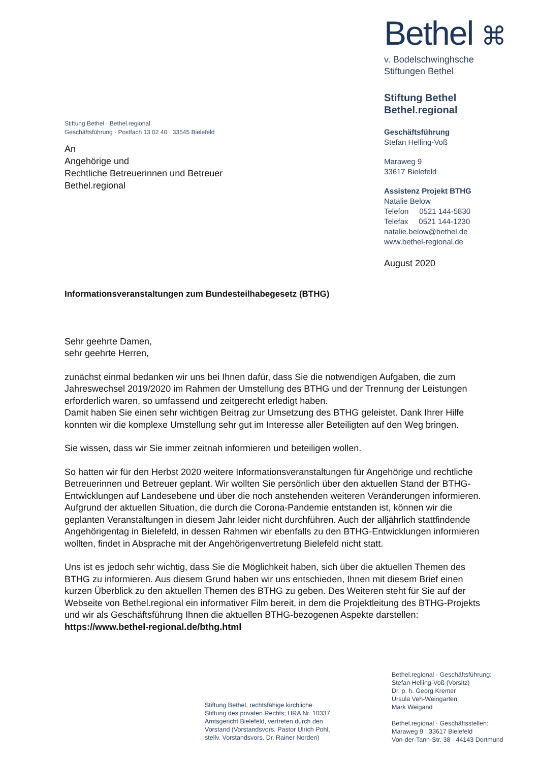Bethel ⌘
v. Bodelschwinghsche
Stiftungen Bethel
Stiftung Bethel
Bethel.regional
Geschäftsführung
Stefan Helling-Voß
Maraweg 9
33617 Bielefeld
Assistenz Projekt BTHG
Natalie Below
Telefon 0521 144-5830
Telefax 0521 144-1230
natalie.below@bethel.de
www.bethel-regional.de
August 2020
Stiftung Bethel · Bethel.regional
Geschäftsführung · Postfach 13 02 40 · 33545 Bielefeld
An
Angehörige und
Rechtliche Betreuerinnen und Betreuer
Bethel.regional
Informationsveranstaltungen zum Bundesteilhabegesetz (BTHG)
Sehr geehrte Damen,
sehr geehrte Herren,
zunächst einmal bedanken wir uns bei Ihnen dafür, dass Sie die notwendigen Aufgaben, die zum Jahreswechsel 2019/2020 im Rahmen der Umstellung des BTHG und der Trennung der Leistungen erforderlich waren, so umfassend und zeitgerecht erledigt haben.
Damit haben Sie einen sehr wichtigen Beitrag zur Umsetzung des BTHG geleistet. Dank Ihrer Hilfe konnten wir die komplexe Umstellung sehr gut im Interesse aller Beteiligten auf den Weg bringen.
Sie wissen, dass wir Sie immer zeitnah informieren und beteiligen wollen.
So hatten wir für den Herbst 2020 weitere Informationsveranstaltungen für Angehörige und recht­liche Betreuerinnen und Betreuer geplant. Wir wollten Sie persönlich über den aktuellen Stand der BTHG-Entwicklungen auf Landesebene und über die noch anstehenden weiteren Veränderungen informieren. Aufgrund der aktuellen Situation, die durch die Corona-Pandemie entstanden ist, kön­nen wir die geplanten Veranstaltungen in diesem Jahr leider nicht durchführen. Auch der alljährlich stattfindende Angehörigentag in Bielefeld, in dessen Rahmen wir ebenfalls zu den BTHG-Entwick­lungen informieren wollten, findet in Absprache mit der Angehörigenvertretung Bielefeld nicht statt.
Uns ist es jedoch sehr wichtig, dass Sie die Möglichkeit haben, sich über die aktuellen Themen des BTHG zu informieren. Aus diesem Grund haben wir uns entschieden, Ihnen mit diesem Brief einen kurzen Überblick zu den aktuellen Themen des BTHG zu geben. Des Weiteren steht für Sie auf der Webseite von Bethel.regional ein informativer Film bereit, in dem die Projektleitung des BTHG-Pro­jekts und wir als Geschäftsführung Ihnen die aktuellen BTHG-bezogenen Aspekte darstellen:
https://www.bethel-regional.de/bthg.html
Stiftung Bethel, rechtsfähige kirchliche
Stiftung des privaten Rechts; HRA Nr. 10337,
Amtsgericht Bielefeld, vertreten durch den
Vorstand (Vorstandsvors. Pastor Ulrich Pohl,
stellv. Vorstandsvors. Dr. Rainer Norden)
Bethel.regional · Geschäftsführung:
Stefan Helling-Voß (Vorsitz)
Dr. p. h. Georg Kremer
Ursula Veh-Weingarten
Mark Weigand
Bethel.regional · Geschäftsstellen:
Maraweg 9 · 33617 Bielefeld
Von-der-Tann-Str. 38 · 44143 Dortmund